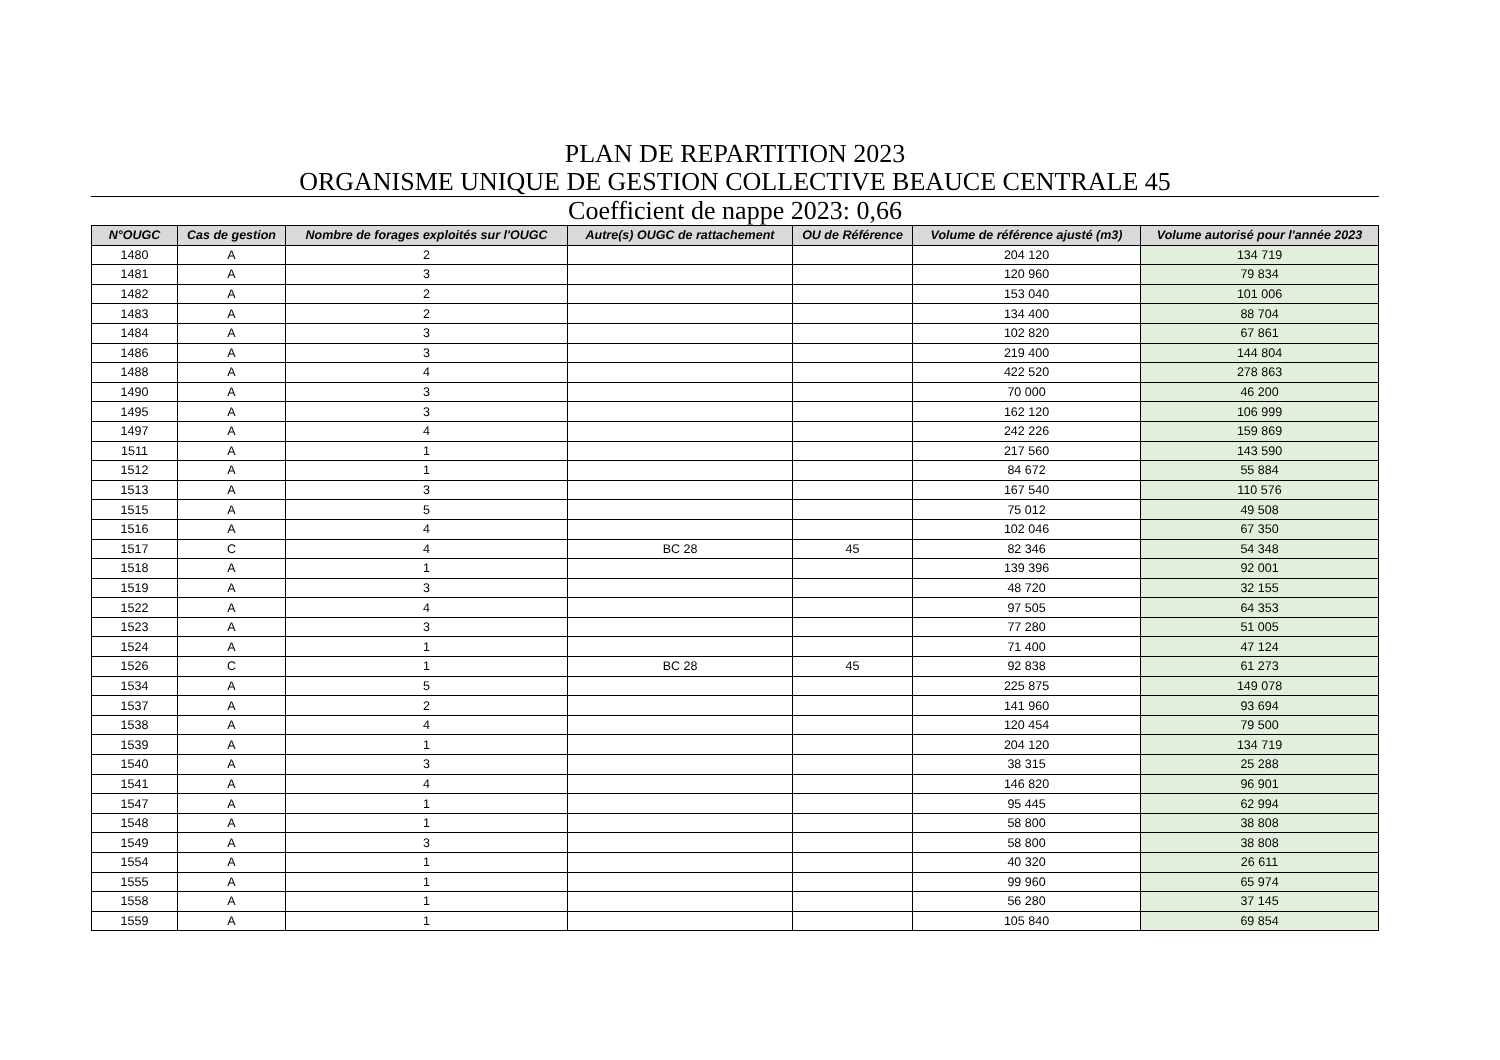PLAN DE REPARTITION 2023
ORGANISME UNIQUE DE GESTION COLLECTIVE BEAUCE CENTRALE 45
Coefficient de nappe 2023: 0,66
| N°OUGC | Cas de gestion | Nombre de forages exploités sur l'OUGC | Autre(s) OUGC de rattachement | OU de Référence | Volume de référence ajusté (m3) | Volume autorisé pour l'année 2023 |
| --- | --- | --- | --- | --- | --- | --- |
| 1480 | A | 2 | | | 204 120 | 134 719 |
| 1481 | A | 3 | | | 120 960 | 79 834 |
| 1482 | A | 2 | | | 153 040 | 101 006 |
| 1483 | A | 2 | | | 134 400 | 88 704 |
| 1484 | A | 3 | | | 102 820 | 67 861 |
| 1486 | A | 3 | | | 219 400 | 144 804 |
| 1488 | A | 4 | | | 422 520 | 278 863 |
| 1490 | A | 3 | | | 70 000 | 46 200 |
| 1495 | A | 3 | | | 162 120 | 106 999 |
| 1497 | A | 4 | | | 242 226 | 159 869 |
| 1511 | A | 1 | | | 217 560 | 143 590 |
| 1512 | A | 1 | | | 84 672 | 55 884 |
| 1513 | A | 3 | | | 167 540 | 110 576 |
| 1515 | A | 5 | | | 75 012 | 49 508 |
| 1516 | A | 4 | | | 102 046 | 67 350 |
| 1517 | C | 4 | BC 28 | 45 | 82 346 | 54 348 |
| 1518 | A | 1 | | | 139 396 | 92 001 |
| 1519 | A | 3 | | | 48 720 | 32 155 |
| 1522 | A | 4 | | | 97 505 | 64 353 |
| 1523 | A | 3 | | | 77 280 | 51 005 |
| 1524 | A | 1 | | | 71 400 | 47 124 |
| 1526 | C | 1 | BC 28 | 45 | 92 838 | 61 273 |
| 1534 | A | 5 | | | 225 875 | 149 078 |
| 1537 | A | 2 | | | 141 960 | 93 694 |
| 1538 | A | 4 | | | 120 454 | 79 500 |
| 1539 | A | 1 | | | 204 120 | 134 719 |
| 1540 | A | 3 | | | 38 315 | 25 288 |
| 1541 | A | 4 | | | 146 820 | 96 901 |
| 1547 | A | 1 | | | 95 445 | 62 994 |
| 1548 | A | 1 | | | 58 800 | 38 808 |
| 1549 | A | 3 | | | 58 800 | 38 808 |
| 1554 | A | 1 | | | 40 320 | 26 611 |
| 1555 | A | 1 | | | 99 960 | 65 974 |
| 1558 | A | 1 | | | 56 280 | 37 145 |
| 1559 | A | 1 | | | 105 840 | 69 854 |